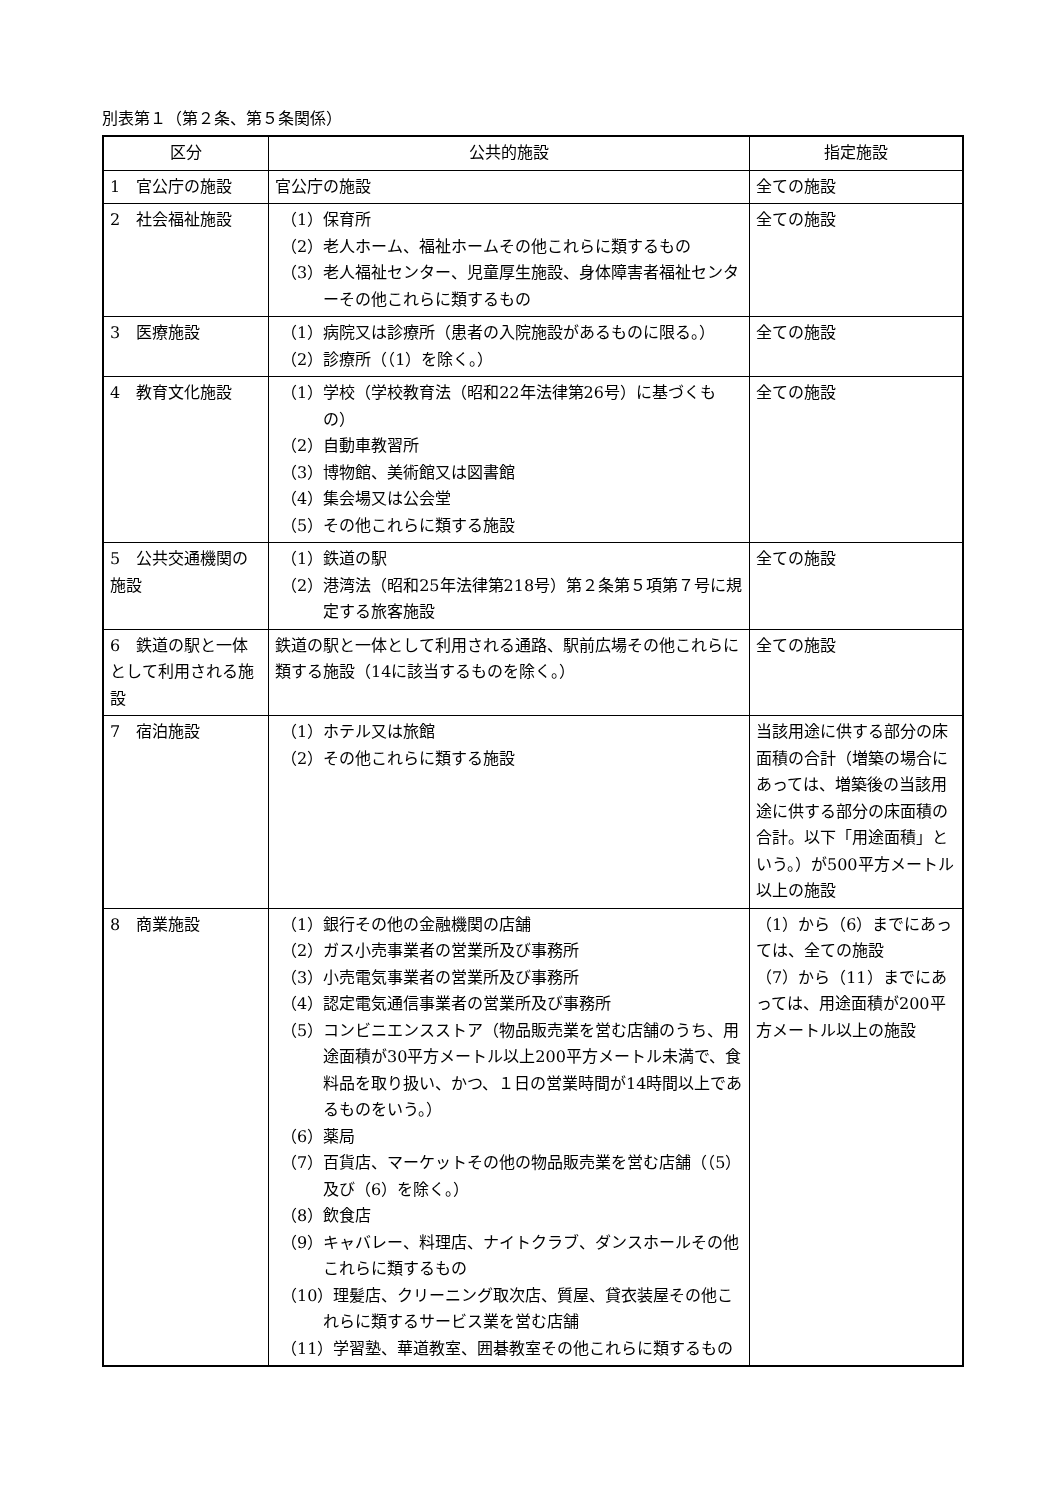別表第１（第２条、第５条関係）
| 区分 | 公共的施設 | 指定施設 |
| --- | --- | --- |
| 1 官公庁の施設 | 官公庁の施設 | 全ての施設 |
| 2 社会福祉施設 | （1）保育所 （2）老人ホーム、福祉ホームその他これらに類するもの （3）老人福祉センター、児童厚生施設、身体障害者福祉センターその他これらに類するもの | 全ての施設 |
| 3 医療施設 | （1）病院又は診療所（患者の入院施設があるものに限る。） （2）診療所（（1）を除く。） | 全ての施設 |
| 4 教育文化施設 | （1）学校（学校教育法（昭和22年法律第26号）に基づくもの） （2）自動車教習所 （3）博物館、美術館又は図書館 （4）集会場又は公会堂 （5）その他これらに類する施設 | 全ての施設 |
| 5 公共交通機関の施設 | （1）鉄道の駅 （2）港湾法（昭和25年法律第218号）第２条第５項第７号に規定する旅客施設 | 全ての施設 |
| 6 鉄道の駅と一体として利用される施設 | 鉄道の駅と一体として利用される通路、駅前広場その他これらに類する施設（14に該当するものを除く。） | 全ての施設 |
| 7 宿泊施設 | （1）ホテル又は旅館 （2）その他これらに類する施設 | 当該用途に供する部分の床面積の合計（増築の場合にあっては、増築後の当該用途に供する部分の床面積の合計。以下「用途面積」という。）が500平方メートル以上の施設 |
| 8 商業施設 | （1）銀行その他の金融機関の店舗 （2）ガス小売事業者の営業所及び事務所 （3）小売電気事業者の営業所及び事務所 （4）認定電気通信事業者の営業所及び事務所 （5）コンビニエンスストア（物品販売業を営む店舗のうち、用途面積が30平方メートル以上200平方メートル未満で、食料品を取り扱い、かつ、１日の営業時間が14時間以上であるものをいう。） （6）薬局 （7）百貨店、マーケットその他の物品販売業を営む店舗（（5）及び（6）を除く。） （8）飲食店 （9）キャバレー、料理店、ナイトクラブ、ダンスホールその他これらに類するもの （10）理髪店、クリーニング取次店、質屋、貸衣装屋その他これらに類するサービス業を営む店舗 （11）学習塾、華道教室、囲碁教室その他これらに類するもの | （1）から（6）までにあっては、全ての施設 （7）から（11）までにあっては、用途面積が200平方メートル以上の施設 |